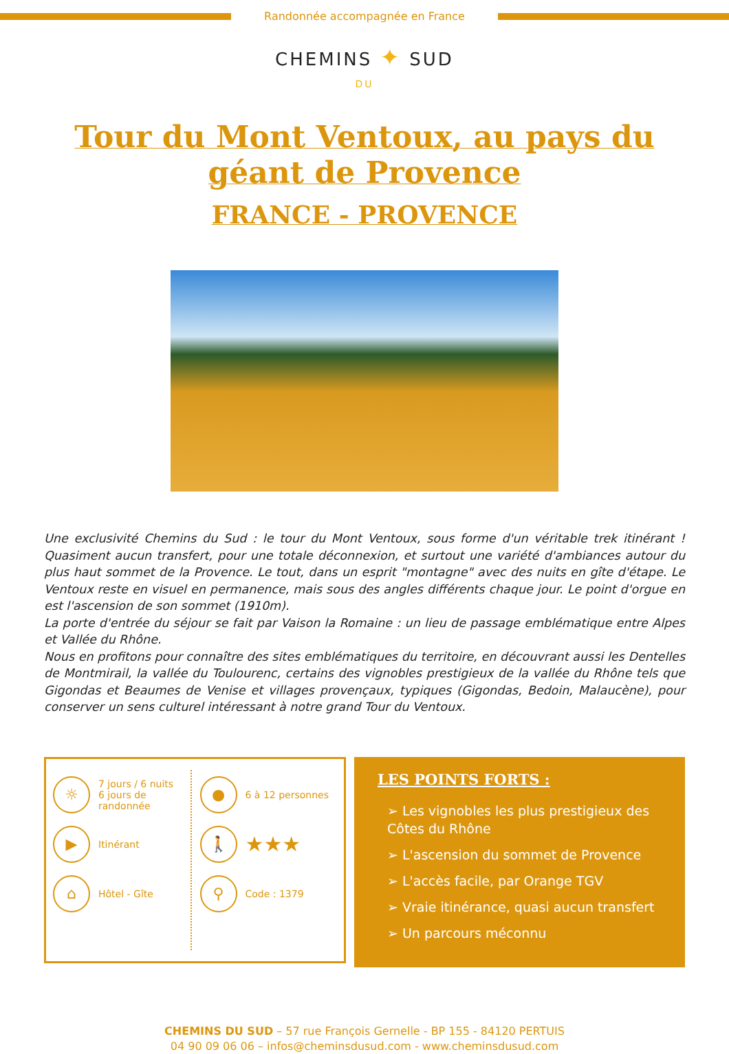Randonnée accompagnée en France
CHEMINS ✦ SUD
DU
Tour du Mont Ventoux, au pays du géant de Provence
FRANCE - PROVENCE
Une exclusivité Chemins du Sud : le tour du Mont Ventoux, sous forme d'un véritable trek itinérant ! Quasiment aucun transfert, pour une totale déconnexion, et surtout une variété d'ambiances autour du plus haut sommet de la Provence. Le tout, dans un esprit "montagne" avec des nuits en gîte d'étape. Le Ventoux reste en visuel en permanence, mais sous des angles différents chaque jour. Le point d'orgue en est l'ascension de son sommet (1910m).
La porte d'entrée du séjour se fait par Vaison la Romaine : un lieu de passage emblématique entre Alpes et Vallée du Rhône.
Nous en profitons pour connaître des sites emblématiques du territoire, en découvrant aussi les Dentelles de Montmirail, la vallée du Toulourenc, certains des vignobles prestigieux de la vallée du Rhône tels que Gigondas et Beaumes de Venise et villages provençaux, typiques (Gigondas, Bedoin, Malaucène), pour conserver un sens culturel intéressant à notre grand Tour du Ventoux.
☼
7 jours / 6 nuits
6 jours de randonnée
▶
Itinérant
⌂
Hôtel - Gîte
●
6 à 12 personnes
🚶
★★★
⚲
Code : 1379
LES POINTS FORTS :
➢ Les vignobles les plus prestigieux des Côtes du Rhône
➢ L'ascension du sommet de Provence
➢ L'accès facile, par Orange TGV
➢ Vraie itinérance, quasi aucun transfert
➢ Un parcours méconnu
CHEMINS DU SUD – 57 rue François Gernelle - BP 155 - 84120 PERTUIS
04 90 09 06 06 – infos@cheminsdusud.com - www.cheminsdusud.com